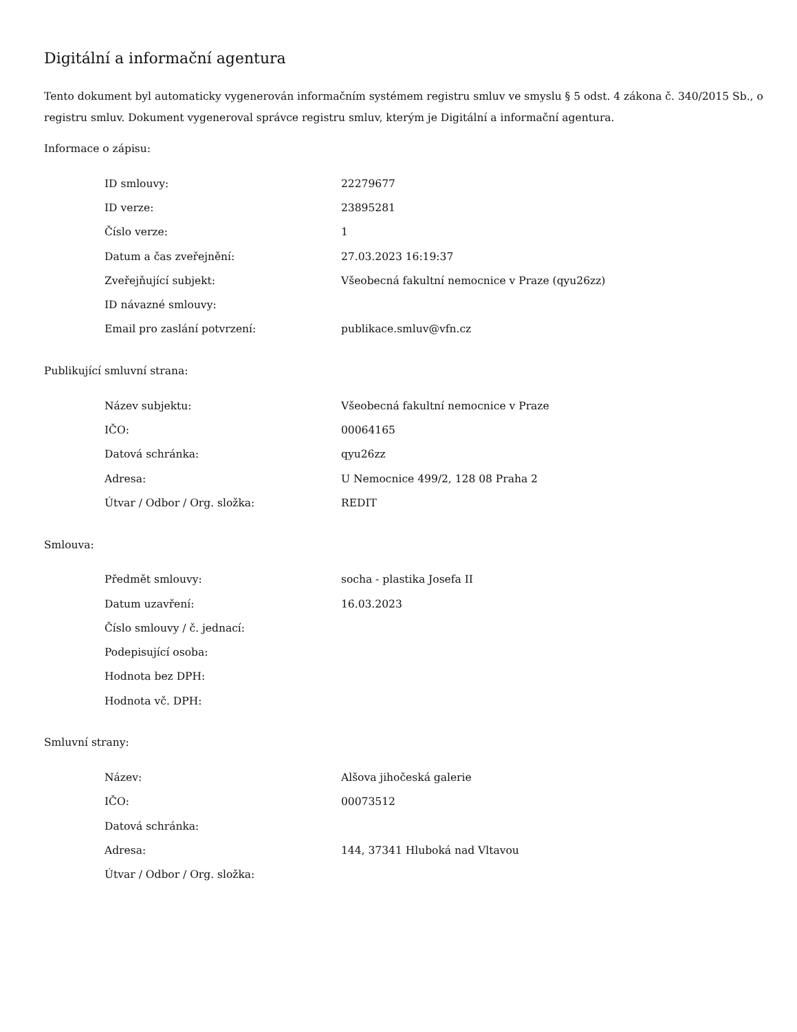Digitální a informační agentura
Tento dokument byl automaticky vygenerován informačním systémem registru smluv ve smyslu § 5 odst. 4 zákona č. 340/2015 Sb., o registru smluv. Dokument vygeneroval správce registru smluv, kterým je Digitální a informační agentura.
Informace o zápisu:
| ID smlouvy: | 22279677 |
| ID verze: | 23895281 |
| Číslo verze: | 1 |
| Datum a čas zveřejnění: | 27.03.2023 16:19:37 |
| Zveřejňující subjekt: | Všeobecná fakultní nemocnice v Praze (qyu26zz) |
| ID návazné smlouvy: | |
| Email pro zaslání potvrzení: | publikace.smluv@vfn.cz |
Publikující smluvní strana:
| Název subjektu: | Všeobecná fakultní nemocnice v Praze |
| IČO: | 00064165 |
| Datová schránka: | qyu26zz |
| Adresa: | U Nemocnice 499/2, 128 08 Praha 2 |
| Útvar / Odbor / Org. složka: | REDIT |
Smlouva:
| Předmět smlouvy: | socha - plastika Josefa II |
| Datum uzavření: | 16.03.2023 |
| Číslo smlouvy / č. jednací: | |
| Podepisující osoba: | |
| Hodnota bez DPH: | |
| Hodnota vč. DPH: | |
Smluvní strany:
| Název: | Alšova jihočeská galerie |
| IČO: | 00073512 |
| Datová schránka: | |
| Adresa: | 144, 37341 Hluboká nad Vltavou |
| Útvar / Odbor / Org. složka: | |